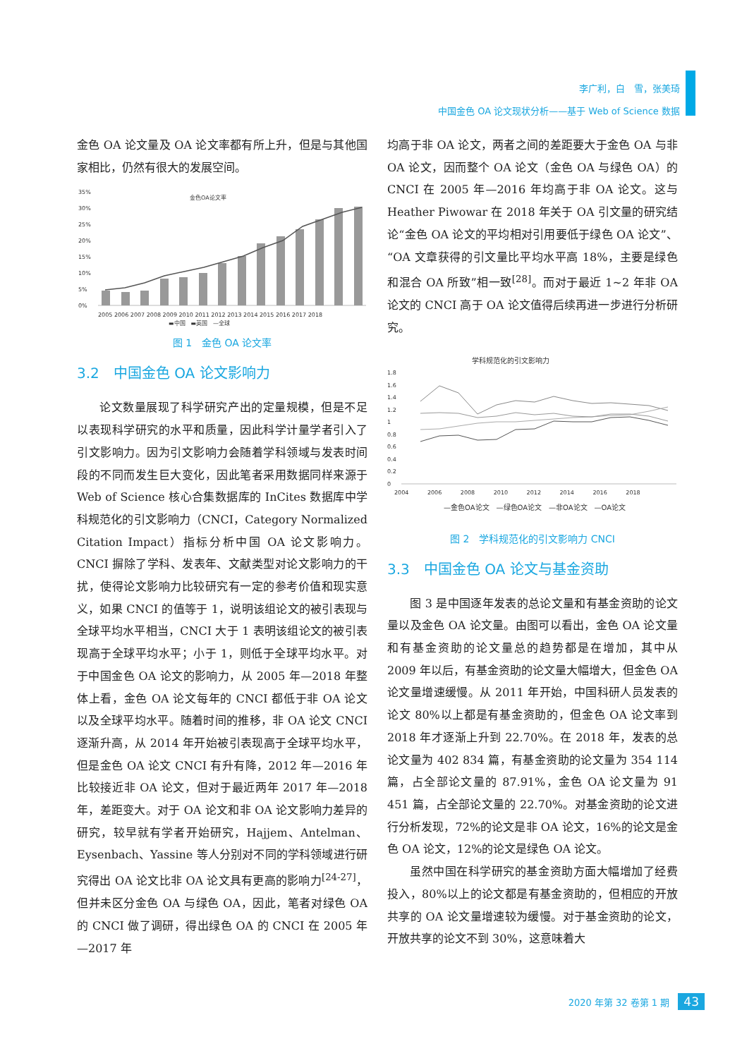李广利，白　雪，张美琦
中国金色 OA 论文现状分析——基于 Web of Science 数据
金色 OA 论文量及 OA 论文率都有所上升，但是与其他国家相比，仍然有很大的发展空间。
金色OA论文率
35%
30%
25%
20%
15%
10%
5%
0%
2005 2006 2007 2008 2009 2010 2011 2012 2013 2014 2015 2016 2017 2018
▬中国　▬英国　—全球
图 1　金色 OA 论文率
3.2　中国金色 OA 论文影响力
论文数量展现了科学研究产出的定量规模，但是不足以表现科学研究的水平和质量，因此科学计量学者引入了引文影响力。因为引文影响力会随着学科领域与发表时间段的不同而发生巨大变化，因此笔者采用数据同样来源于 Web of Science 核心合集数据库的 InCites 数据库中学科规范化的引文影响力（CNCI，Category Normalized Citation Impact）指标分析中国 OA 论文影响力。CNCI 摒除了学科、发表年、文献类型对论文影响力的干扰，使得论文影响力比较研究有一定的参考价值和现实意义，如果 CNCI 的值等于 1，说明该组论文的被引表现与全球平均水平相当，CNCI 大于 1 表明该组论文的被引表现高于全球平均水平；小于 1，则低于全球平均水平。对于中国金色 OA 论文的影响力，从 2005 年—2018 年整体上看，金色 OA 论文每年的 CNCI 都低于非 OA 论文以及全球平均水平。随着时间的推移，非 OA 论文 CNCI 逐渐升高，从 2014 年开始被引表现高于全球平均水平，但是金色 OA 论文 CNCI 有升有降，2012 年—2016 年比较接近非 OA 论文，但对于最近两年 2017 年—2018 年，差距变大。对于 OA 论文和非 OA 论文影响力差异的研究，较早就有学者开始研究，Hajjem、Antelman、Eysenbach、Yassine 等人分别对不同的学科领域进行研究得出 OA 论文比非 OA 论文具有更高的影响力<sup>[24-27]</sup>，但并未区分金色 OA 与绿色 OA，因此，笔者对绿色 OA 的 CNCI 做了调研，得出绿色 OA 的 CNCI 在 2005 年—2017 年
均高于非 OA 论文，两者之间的差距要大于金色 OA 与非 OA 论文，因而整个 OA 论文（金色 OA 与绿色 OA）的 CNCI 在 2005 年—2016 年均高于非 OA 论文。这与 Heather Piwowar 在 2018 年关于 OA 引文量的研究结论“金色 OA 论文的平均相对引用要低于绿色 OA 论文”、“OA 文章获得的引文量比平均水平高 18%，主要是绿色和混合 OA 所致”相一致<sup>[28]</sup>。而对于最近 1~2 年非 OA 论文的 CNCI 高于 OA 论文值得后续再进一步进行分析研究。
学科规范化的引文影响力
1.8
1.6
1.4
1.2
1
0.8
0.6
0.4
0.2
0
2004　　　 2006　　　 2008　　　 2010　　　 2012　　　 2014　　　 2016　　　 2018
—金色OA论文　—绿色OA论文　—非OA论文　—OA论文
图 2　学科规范化的引文影响力 CNCI
3.3　中国金色 OA 论文与基金资助
图 3 是中国逐年发表的总论文量和有基金资助的论文量以及金色 OA 论文量。由图可以看出，金色 OA 论文量和有基金资助的论文量总的趋势都是在增加，其中从 2009 年以后，有基金资助的论文量大幅增大，但金色 OA 论文量增速缓慢。从 2011 年开始，中国科研人员发表的论文 80%以上都是有基金资助的，但金色 OA 论文率到 2018 年才逐渐上升到 22.70%。在 2018 年，发表的总论文量为 402 834 篇，有基金资助的论文量为 354 114 篇，占全部论文量的 87.91%，金色 OA 论文量为 91 451 篇，占全部论文量的 22.70%。对基金资助的论文进行分析发现，72%的论文是非 OA 论文，16%的论文是金色 OA 论文，12%的论文是绿色 OA 论文。
虽然中国在科学研究的基金资助方面大幅增加了经费投入，80%以上的论文都是有基金资助的，但相应的开放共享的 OA 论文量增速较为缓慢。对于基金资助的论文，开放共享的论文不到 30%，这意味着大
2020 年第 32 卷第 1 期 43